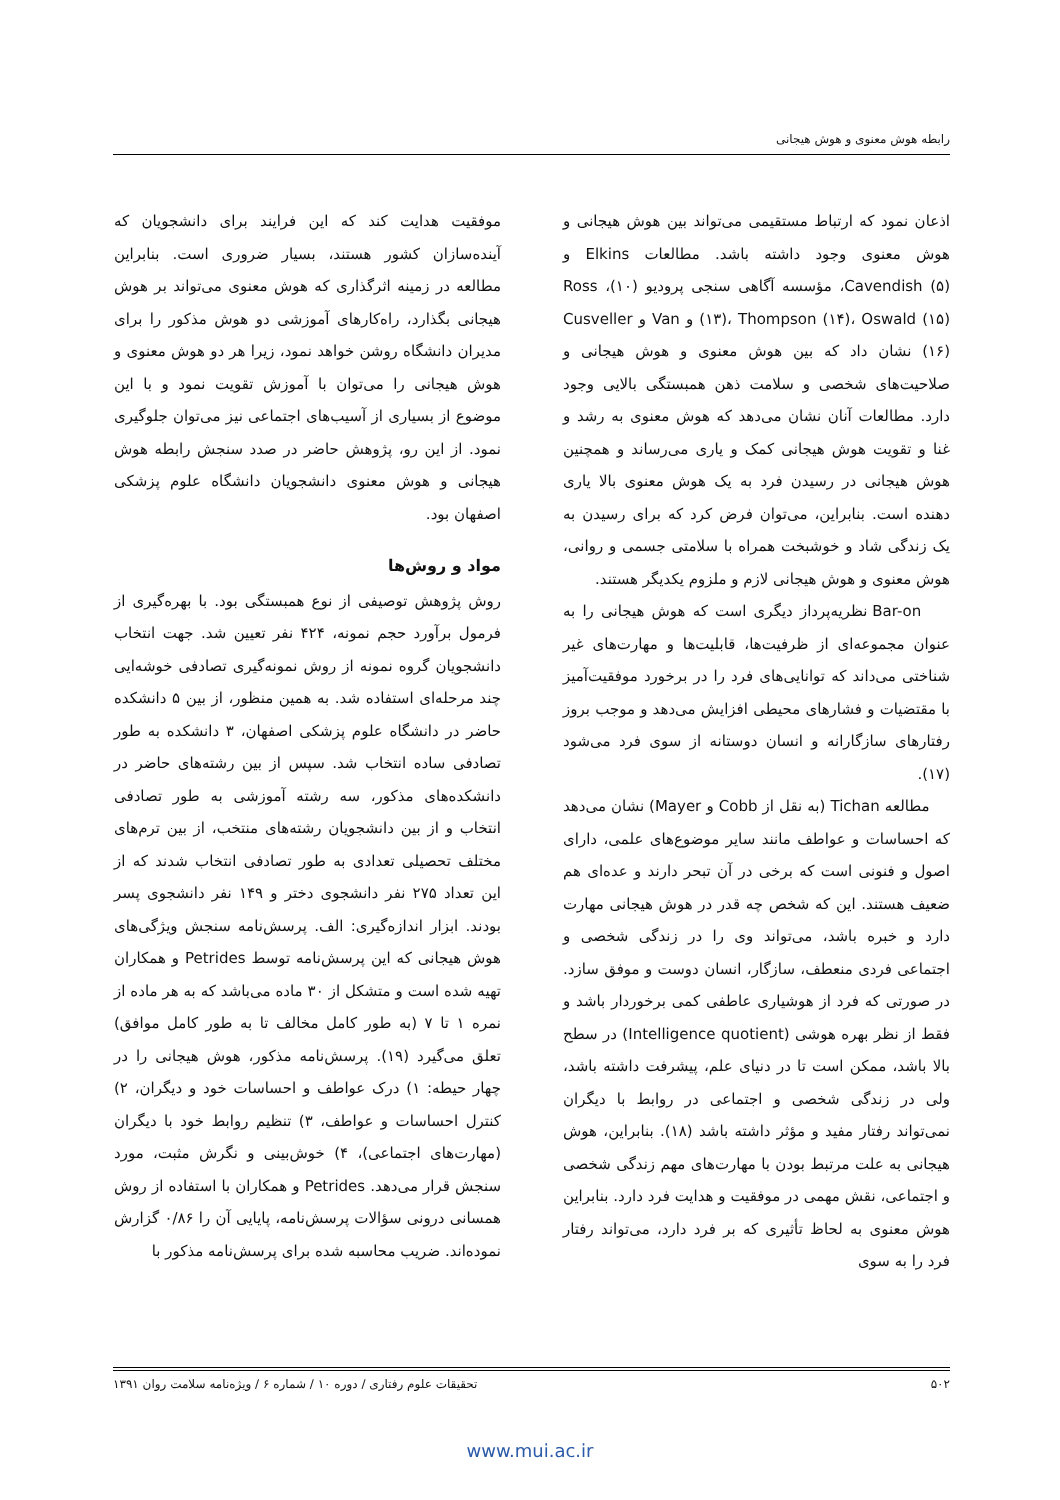رابطه هوش معنوی و هوش هیجانی
اذعان نمود که ارتباط مستقیمی می‌تواند بین هوش هیجانی و هوش معنوی وجود داشته باشد. مطالعات Elkins و Cavendish (۵)، مؤسسه آگاهی سنجی پرودیو (۱۰)، Ross (۱۳)، Thompson (۱۴)، Oswald (۱۵) و Van و Cusveller (۱۶) نشان داد که بین هوش معنوی و هوش هیجانی و صلاحیت‌های شخصی و سلامت ذهن همبستگی بالایی وجود دارد. مطالعات آنان نشان می‌دهد که هوش معنوی به رشد و غنا و تقویت هوش هیجانی کمک و یاری می‌رساند و همچنین هوش هیجانی در رسیدن فرد به یک هوش معنوی بالا یاری دهنده است. بنابراین، می‌توان فرض کرد که برای رسیدن به یک زندگی شاد و خوشبخت همراه با سلامتی جسمی و روانی، هوش معنوی و هوش هیجانی لازم و ملزوم یکدیگر هستند.
Bar-on نظریه‌پرداز دیگری است که هوش هیجانی را به عنوان مجموعه‌ای از ظرفیت‌ها، قابلیت‌ها و مهارت‌های غیر شناختی می‌داند که توانایی‌های فرد را در برخورد موفقیت‌آمیز با مقتضیات و فشارهای محیطی افزایش می‌دهد و موجب بروز رفتارهای سازگارانه و انسان دوستانه از سوی فرد می‌شود (۱۷).
مطالعه Tichan (به نقل از Cobb و Mayer) نشان می‌دهد که احساسات و عواطف مانند سایر موضوع‌های علمی، دارای اصول و فنونی است که برخی در آن تبحر دارند و عده‌ای هم ضعیف هستند. این که شخص چه قدر در هوش هیجانی مهارت دارد و خبره باشد، می‌تواند وی را در زندگی شخصی و اجتماعی فردی منعطف، سازگار، انسان دوست و موفق سازد. در صورتی که فرد از هوشیاری عاطفی کمی برخوردار باشد و فقط از نظر بهره هوشی (Intelligence quotient) در سطح بالا باشد، ممکن است تا در دنیای علم، پیشرفت داشته باشد، ولی در زندگی شخصی و اجتماعی در روابط با دیگران نمی‌تواند رفتار مفید و مؤثر داشته باشد (۱۸). بنابراین، هوش هیجانی به علت مرتبط بودن با مهارت‌های مهم زندگی شخصی و اجتماعی، نقش مهمی در موفقیت و هدایت فرد دارد. بنابراین هوش معنوی به لحاظ تأثیری که بر فرد دارد، می‌تواند رفتار فرد را به سوی
موفقیت هدایت کند که این فرایند برای دانشجویان که آینده‌سازان کشور هستند، بسیار ضروری است. بنابراین مطالعه در زمینه اثرگذاری که هوش معنوی می‌تواند بر هوش هیجانی بگذارد، راه‌کارهای آموزشی دو هوش مذکور را برای مدیران دانشگاه روشن خواهد نمود، زیرا هر دو هوش معنوی و هوش هیجانی را می‌توان با آموزش تقویت نمود و با این موضوع از بسیاری از آسیب‌های اجتماعی نیز می‌توان جلوگیری نمود. از این رو، پژوهش حاضر در صدد سنجش رابطه هوش هیجانی و هوش معنوی دانشجویان دانشگاه علوم پزشکی اصفهان بود.
مواد و روش‌ها
روش پژوهش توصیفی از نوع همبستگی بود. با بهره‌گیری از فرمول برآورد حجم نمونه، ۴۲۴ نفر تعیین شد. جهت انتخاب دانشجویان گروه نمونه از روش نمونه‌گیری تصادفی خوشه‌ایی چند مرحله‌ای استفاده شد. به همین منظور، از بین ۵ دانشکده حاضر در دانشگاه علوم پزشکی اصفهان، ۳ دانشکده به طور تصادفی ساده انتخاب شد. سپس از بین رشته‌های حاضر در دانشکده‌های مذکور، سه رشته آموزشی به طور تصادفی انتخاب و از بین دانشجویان رشته‌های منتخب، از بین ترم‌های مختلف تحصیلی تعدادی به طور تصادفی انتخاب شدند که از این تعداد ۲۷۵ نفر دانشجوی دختر و ۱۴۹ نفر دانشجوی پسر بودند. ابزار اندازه‌گیری: الف. پرسش‌نامه سنجش ویژگی‌های هوش هیجانی که این پرسش‌نامه توسط Petrides و همکاران تهیه شده است و متشکل از ۳۰ ماده می‌باشد که به هر ماده از نمره ۱ تا ۷ (به طور کامل مخالف تا به طور کامل موافق) تعلق می‌گیرد (۱۹). پرسش‌نامه مذکور، هوش هیجانی را در چهار حیطه: ۱) درک عواطف و احساسات خود و دیگران، ۲) کنترل احساسات و عواطف، ۳) تنظیم روابط خود با دیگران (مهارت‌های اجتماعی)، ۴) خوش‌بینی و نگرش مثبت، مورد سنجش قرار می‌دهد. Petrides و همکاران با استفاده از روش همسانی درونی سؤالات پرسش‌نامه، پایایی آن را ۰/۸۶ گزارش نموده‌اند. ضریب محاسبه شده برای پرسش‌نامه مذکور با
۵۰۲ تحقیقات علوم رفتاری / دوره ۱۰ / شماره ۶ / ویژه‌نامه سلامت روان ۱۳۹۱
www.mui.ac.ir